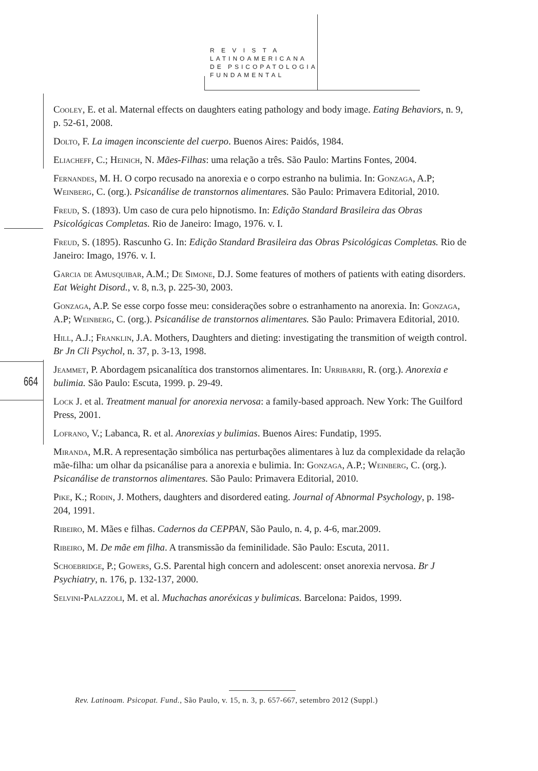R E V I S T A
LATINOAMERICANA
DE PSICOPATOLOGIA
FUNDAMENTAL
664
Cooley, E. et al. Maternal effects on daughters eating pathology and body image. Eating Behaviors, n. 9, p. 52-61, 2008.
Dolto, F. La imagen inconsciente del cuerpo. Buenos Aires: Paidós, 1984.
Eliacheff, C.; Heinich, N. Mães-Filhas: uma relação a três. São Paulo: Martins Fontes, 2004.
Fernandes, M. H. O corpo recusado na anorexia e o corpo estranho na bulimia. In: Gonzaga, A.P; Weinberg, C. (org.). Psicanálise de transtornos alimentares. São Paulo: Primavera Editorial, 2010.
Freud, S. (1893). Um caso de cura pelo hipnotismo. In: Edição Standard Brasileira das Obras Psicológicas Completas. Rio de Janeiro: Imago, 1976. v. I.
Freud, S. (1895). Rascunho G. In: Edição Standard Brasileira das Obras Psicológicas Completas. Rio de Janeiro: Imago, 1976. v. I.
Garcia de Amusquibar, A.M.; De Simone, D.J. Some features of mothers of patients with eating disorders. Eat Weight Disord., v. 8, n.3, p. 225-30, 2003.
Gonzaga, A.P. Se esse corpo fosse meu: considerações sobre o estranhamento na anorexia. In: Gonzaga, A.P; Weinberg, C. (org.). Psicanálise de transtornos alimentares. São Paulo: Primavera Editorial, 2010.
Hill, A.J.; Franklin, J.A. Mothers, Daughters and dieting: investigating the transmition of weigth control. Br Jn Cli Psychol, n. 37, p. 3-13, 1998.
Jeammet, P. Abordagem psicanalítica dos transtornos alimentares. In: Urribarri, R. (org.). Anorexia e bulimia. São Paulo: Escuta, 1999. p. 29-49.
Lock J. et al. Treatment manual for anorexia nervosa: a family-based approach. New York: The Guilford Press, 2001.
Lofrano, V.; Labanca, R. et al. Anorexias y bulimias. Buenos Aires: Fundatip, 1995.
Miranda, M.R. A representação simbólica nas perturbações alimentares à luz da complexidade da relação mãe-filha: um olhar da psicanálise para a anorexia e bulimia. In: Gonzaga, A.P.; Weinberg, C. (org.). Psicanálise de transtornos alimentares. São Paulo: Primavera Editorial, 2010.
Pike, K.; Rodin, J. Mothers, daughters and disordered eating. Journal of Abnormal Psychology, p. 198-204, 1991.
Ribeiro, M. Mães e filhas. Cadernos da CEPPAN, São Paulo, n. 4, p. 4-6, mar.2009.
Ribeiro, M. De mãe em filha. A transmissão da feminilidade. São Paulo: Escuta, 2011.
Schoebridge, P.; Gowers, G.S. Parental high concern and adolescent: onset anorexia nervosa. Br J Psychiatry, n. 176, p. 132-137, 2000.
Selvini-Palazzoli, M. et al. Muchachas anoréxicas y bulimicas. Barcelona: Paidos, 1999.
Rev. Latinoam. Psicopat. Fund., São Paulo, v. 15, n. 3, p. 657-667, setembro 2012 (Suppl.)